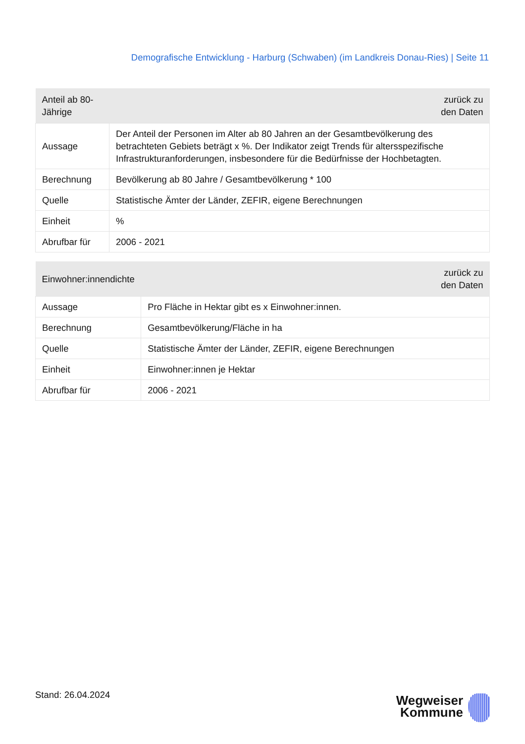Demografische Entwicklung - Harburg (Schwaben) (im Landkreis Donau-Ries) | Seite 11
| Anteil ab 80-Jährige | zurück zu den Daten |
| --- | --- |
| Aussage | Der Anteil der Personen im Alter ab 80 Jahren an der Gesamtbevölkerung des betrachteten Gebiets beträgt x %. Der Indikator zeigt Trends für altersspezifische Infrastrukturanforderungen, insbesondere für die Bedürfnisse der Hochbetagten. |
| Berechnung | Bevölkerung ab 80 Jahre / Gesamtbevölkerung * 100 |
| Quelle | Statistische Ämter der Länder, ZEFIR, eigene Berechnungen |
| Einheit | % |
| Abrufbar für | 2006 - 2021 |
| Einwohner:innendichte | zurück zu den Daten |
| --- | --- |
| Aussage | Pro Fläche in Hektar gibt es x Einwohner:innen. |
| Berechnung | Gesamtbevölkerung/Fläche in ha |
| Quelle | Statistische Ämter der Länder, ZEFIR, eigene Berechnungen |
| Einheit | Einwohner:innen je Hektar |
| Abrufbar für | 2006 - 2021 |
Stand: 26.04.2024
Wegweiser
Kommune